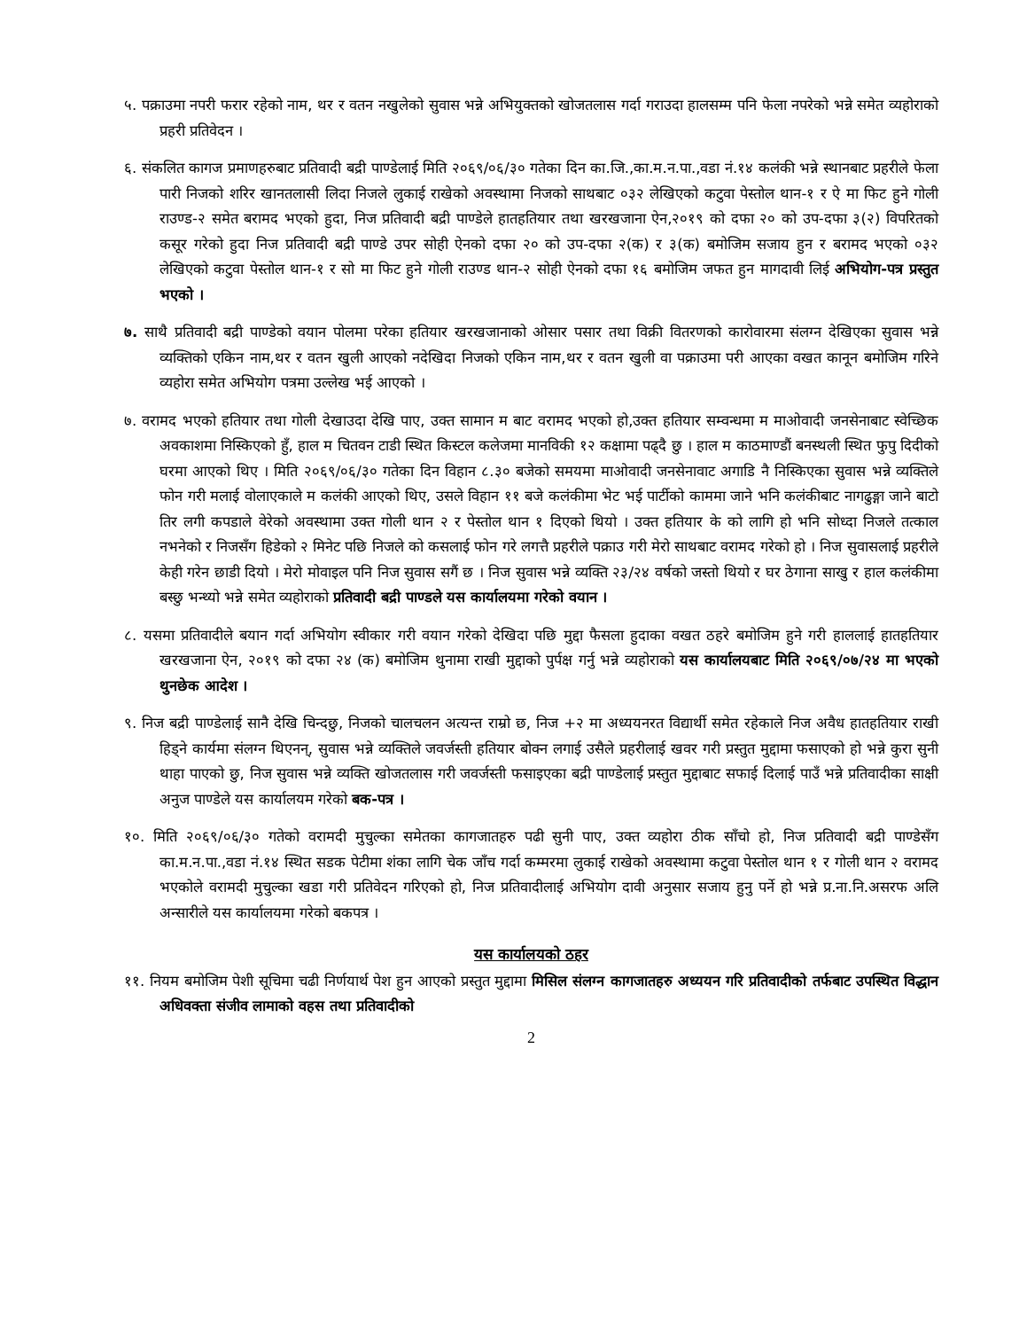५. पक्राउमा नपरी फरार रहेको नाम, थर र वतन नखुलेको सुवास भन्ने अभियुक्तको खोजतलास गर्दा गराउदा हालसम्म पनि फेला नपरेको भन्ने समेत व्यहोराको प्रहरी प्रतिवेदन ।
६. संकलित कागज प्रमाणहरुबाट प्रतिवादी बद्री पाण्डेलाई मिति २०६९/०६/३० गतेका दिन का.जि.,का.म.न.पा.,वडा नं.१४ कलंकी भन्ने स्थानबाट प्रहरीले फेला पारी निजको शरिर खानतलासी लिदा निजले लुकाई राखेको अवस्थामा निजको साथबाट ०३२ लेखिएको कटुवा पेस्तोल थान-१ र ऐ मा फिट हुने गोली राउण्ड-२ समेत बरामद भएको हुदा, निज प्रतिवादी बद्री पाण्डेले हातहतियार तथा खरखजाना ऐन,२०१९ को दफा २० को उप-दफा ३(२) विपरितको कसूर गरेको हुदा निज प्रतिवादी बद्री पाण्डे उपर सोही ऐनको दफा २० को उप-दफा २(क) र ३(क) बमोजिम सजाय हुन र बरामद भएको ०३२ लेखिएको कटुवा पेस्तोल थान-१ र सो मा फिट हुने गोली राउण्ड थान-२ सोही ऐनको दफा १६ बमोजिम जफत हुन मागदावी लिई अभियोग-पत्र प्रस्तुत भएको ।
७. साथै प्रतिवादी बद्री पाण्डेको वयान पोलमा परेका हतियार खरखजानाको ओसार पसार तथा विक्री वितरणको कारोवारमा संलग्न देखिएका सुवास भन्ने व्यक्तिको एकिन नाम,थर र वतन खुली आएको नदेखिदा निजको एकिन नाम,थर र वतन खुली वा पक्राउमा परी आएका वखत कानून बमोजिम गरिने व्यहोरा समेत अभियोग पत्रमा उल्लेख भई आएको ।
७. वरामद भएको हतियार तथा गोली देखाउदा देखि पाए, उक्त सामान म बाट वरामद भएको हो,उक्त हतियार सम्वन्धमा म माओवादी जनसेनाबाट स्वेच्छिक अवकाशमा निस्किएको हुँ, हाल म चितवन टाडी स्थित किस्टल कलेजमा मानविकी १२ कक्षामा पढ्दै छु । हाल म काठमाण्डौं बनस्थली स्थित फुपु दिदीको घरमा आएको थिए । मिति २०६९/०६/३० गतेका दिन विहान ८.३० बजेको समयमा माओवादी जनसेनावाट अगाडि नै निस्किएका सुवास भन्ने व्यक्तिले फोन गरी मलाई वोलाएकाले म कलंकी आएको थिए, उसले विहान ११ बजे कलंकीमा भेट भई पार्टीको काममा जाने भनि कलंकीबाट नागढुङ्गा जाने बाटो तिर लगी कपडाले वेरेको अवस्थामा उक्त गोली थान २ र पेस्तोल थान १ दिएको थियो । उक्त हतियार के को लागि हो भनि सोध्दा निजले तत्काल नभनेको र निजसँग हिडेको २ मिनेट पछि निजले को कसलाई फोन गरे लगत्तै प्रहरीले पक्राउ गरी मेरो साथबाट वरामद गरेको हो । निज सुवासलाई प्रहरीले केही गरेन छाडी दियो । मेरो मोवाइल पनि निज सुवास सगैं छ । निज सुवास भन्ने व्यक्ति २३/२४ वर्षको जस्तो थियो र घर ठेगाना साखु र हाल कलंकीमा बस्छु भन्थ्यो भन्ने समेत व्यहोराको प्रतिवादी बद्री पाण्डले यस कार्यालयमा गरेको वयान ।
८. यसमा प्रतिवादीले बयान गर्दा अभियोग स्वीकार गरी वयान गरेको देखिदा पछि मुद्दा फैसला हुदाका वखत ठहरे बमोजिम हुने गरी हाललाई हातहतियार खरखजाना ऐन, २०१९ को दफा २४ (क) बमोजिम थुनामा राखी मुद्दाको पुर्पक्ष गर्नु भन्ने व्यहोराको यस कार्यालयबाट मिति २०६९/०७/२४ मा भएको थुनछेक आदेश ।
९. निज बद्री पाण्डेलाई सानै देखि चिन्दछु, निजको चालचलन अत्यन्त राम्रो छ, निज +२ मा अध्ययनरत विद्यार्थी समेत रहेकाले निज अवैध हातहतियार राखी हिड्ने कार्यमा संलग्न थिएनन्, सुवास भन्ने व्यक्तिले जवर्जस्ती हतियार बोक्न लगाई उसैले प्रहरीलाई खवर गरी प्रस्तुत मुद्दामा फसाएको हो भन्ने कुरा सुनी थाहा पाएको छु, निज सुवास भन्ने व्यक्ति खोजतलास गरी जवर्जस्ती फसाइएका बद्री पाण्डेलाई प्रस्तुत मुद्दाबाट सफाई दिलाई पाउँ भन्ने प्रतिवादीका साक्षी अनुज पाण्डेले यस कार्यालयम गरेको बक-पत्र ।
१०. मिति २०६९/०६/३० गतेको वरामदी मुचुल्का समेतका कागजातहरु पढी सुनी पाए, उक्त व्यहोरा ठीक साँचो हो, निज प्रतिवादी बद्री पाण्डेसँग का.म.न.पा.,वडा नं.१४ स्थित सडक पेटीमा शंका लागि चेक जाँच गर्दा कम्मरमा लुकाई राखेको अवस्थामा कटुवा पेस्तोल थान १ र गोली थान २ वरामद भएकोले वरामदी मुचुल्का खडा गरी प्रतिवेदन गरिएको हो, निज प्रतिवादीलाई अभियोग दावी अनुसार सजाय हुनु पर्ने हो भन्ने प्र.ना.नि.असरफ अलि अन्सारीले यस कार्यालयमा गरेको बकपत्र ।
यस कार्यालयको ठहर
११. नियम बमोजिम पेशी सूचिमा चढी निर्णयार्थ पेश हुन आएको प्रस्तुत मुद्दामा मिसिल संलग्न कागजातहरु अध्ययन गरि प्रतिवादीको तर्फबाट उपस्थित विद्धान अधिवक्ता संजीव लामाको वहस तथा प्रतिवादीको
2